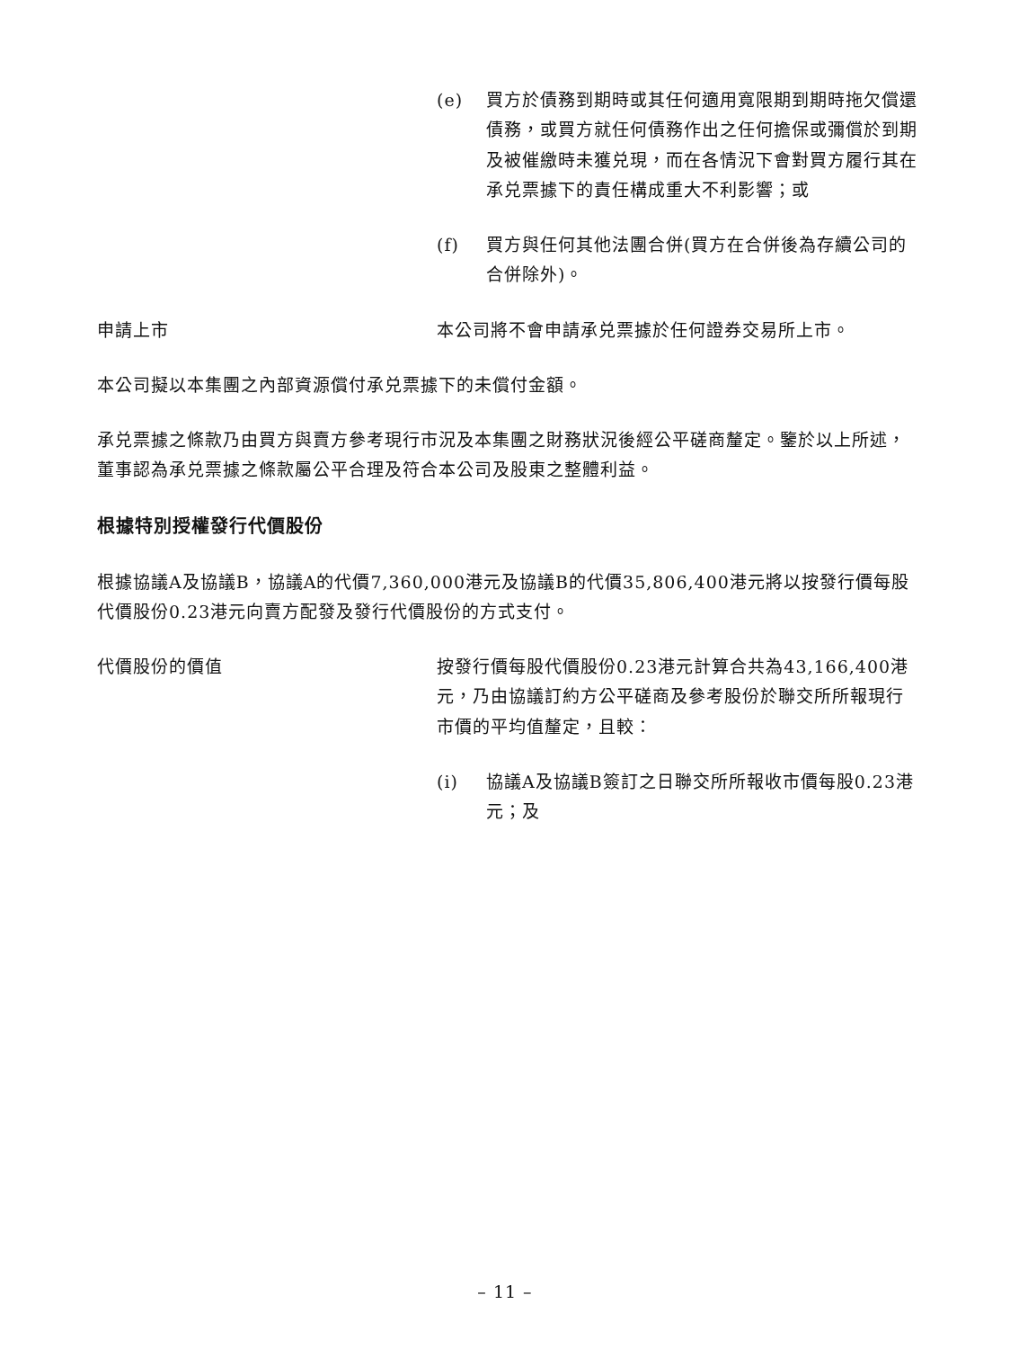(e) 買方於債務到期時或其任何適用寬限期到期時拖欠償還債務，或買方就任何債務作出之任何擔保或彌償於到期及被催繳時未獲兑現，而在各情況下會對買方履行其在承兑票據下的責任構成重大不利影響；或
(f) 買方與任何其他法團合併(買方在合併後為存續公司的合併除外)。
申請上市 本公司將不會申請承兑票據於任何證券交易所上市。
本公司擬以本集團之內部資源償付承兑票據下的未償付金額。
承兑票據之條款乃由買方與賣方參考現行市況及本集團之財務狀況後經公平磋商釐定。鑒於以上所述，董事認為承兑票據之條款屬公平合理及符合本公司及股東之整體利益。
根據特別授權發行代價股份
根據協議A及協議B，協議A的代價7,360,000港元及協議B的代價35,806,400港元將以按發行價每股代價股份0.23港元向賣方配發及發行代價股份的方式支付。
代價股份的價值 按發行價每股代價股份0.23港元計算合共為43,166,400港元，乃由協議訂約方公平磋商及參考股份於聯交所所報現行市價的平均值釐定，且較：
(i) 協議A及協議B簽訂之日聯交所所報收市價每股0.23港元；及
– 11 –